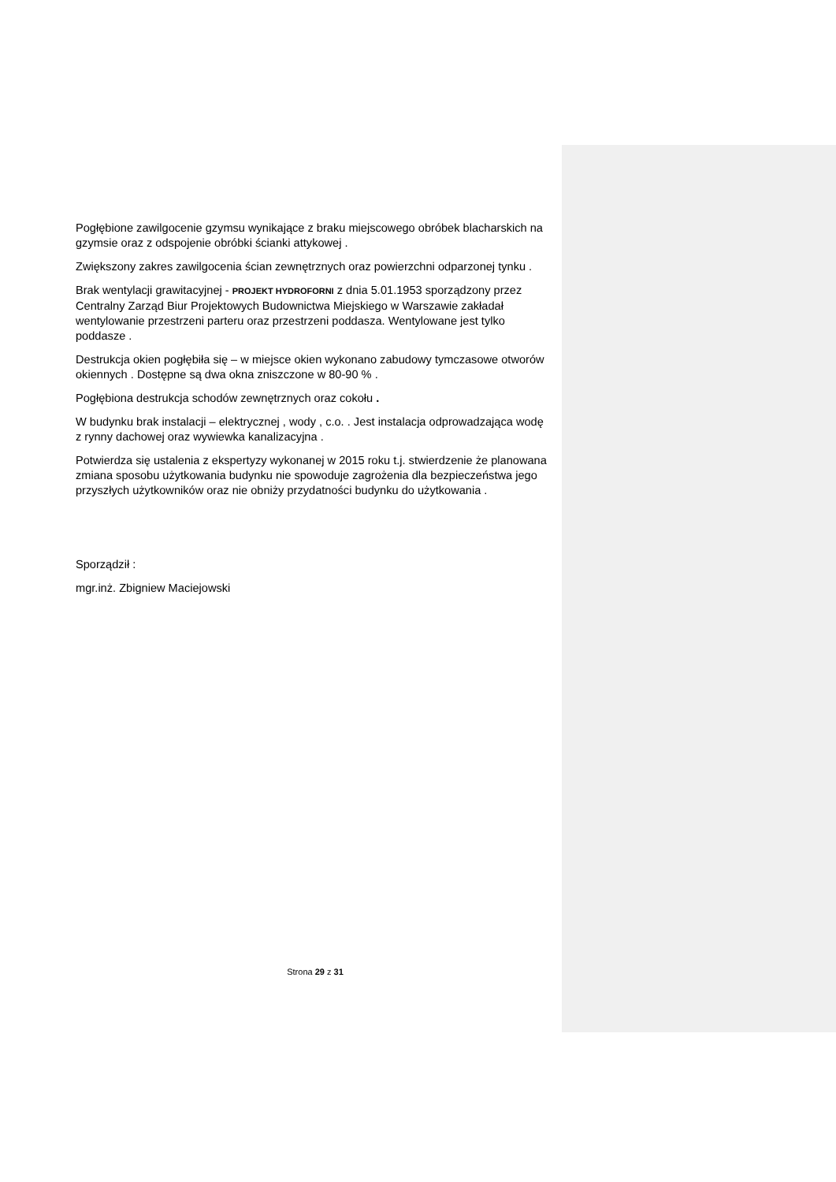Pogłębione zawilgocenie gzymsu wynikające z braku miejscowego obróbek blacharskich na gzymsie oraz z odspojenie obróbki ścianki attykowej .
Zwiększony zakres zawilgocenia ścian zewnętrznych oraz powierzchni odparzonej tynku .
Brak wentylacji grawitacyjnej - PROJEKT HYDROFORNI z dnia 5.01.1953 sporządzony przez Centralny Zarząd Biur Projektowych Budownictwa Miejskiego w Warszawie zakładał wentylowanie przestrzeni parteru oraz przestrzeni poddasza. Wentylowane jest tylko poddasze .
Destrukcja okien pogłębiła się – w miejsce okien wykonano zabudowy tymczasowe otworów okiennych . Dostępne są dwa okna zniszczone w 80-90 % .
Pogłębiona destrukcja schodów zewnętrznych oraz cokołu .
W budynku brak instalacji – elektrycznej , wody , c.o. . Jest instalacja odprowadzająca wodę z rynny dachowej oraz wywiewka kanalizacyjna .
Potwierdza się ustalenia z ekspertyzy wykonanej w 2015 roku t.j. stwierdzenie że planowana zmiana sposobu użytkowania budynku nie spowoduje zagrożenia dla bezpieczeństwa jego przyszłych użytkowników oraz nie obniży przydatności budynku do użytkowania .
Sporządził :
mgr.inż. Zbigniew Maciejowski
Strona 29 z 31